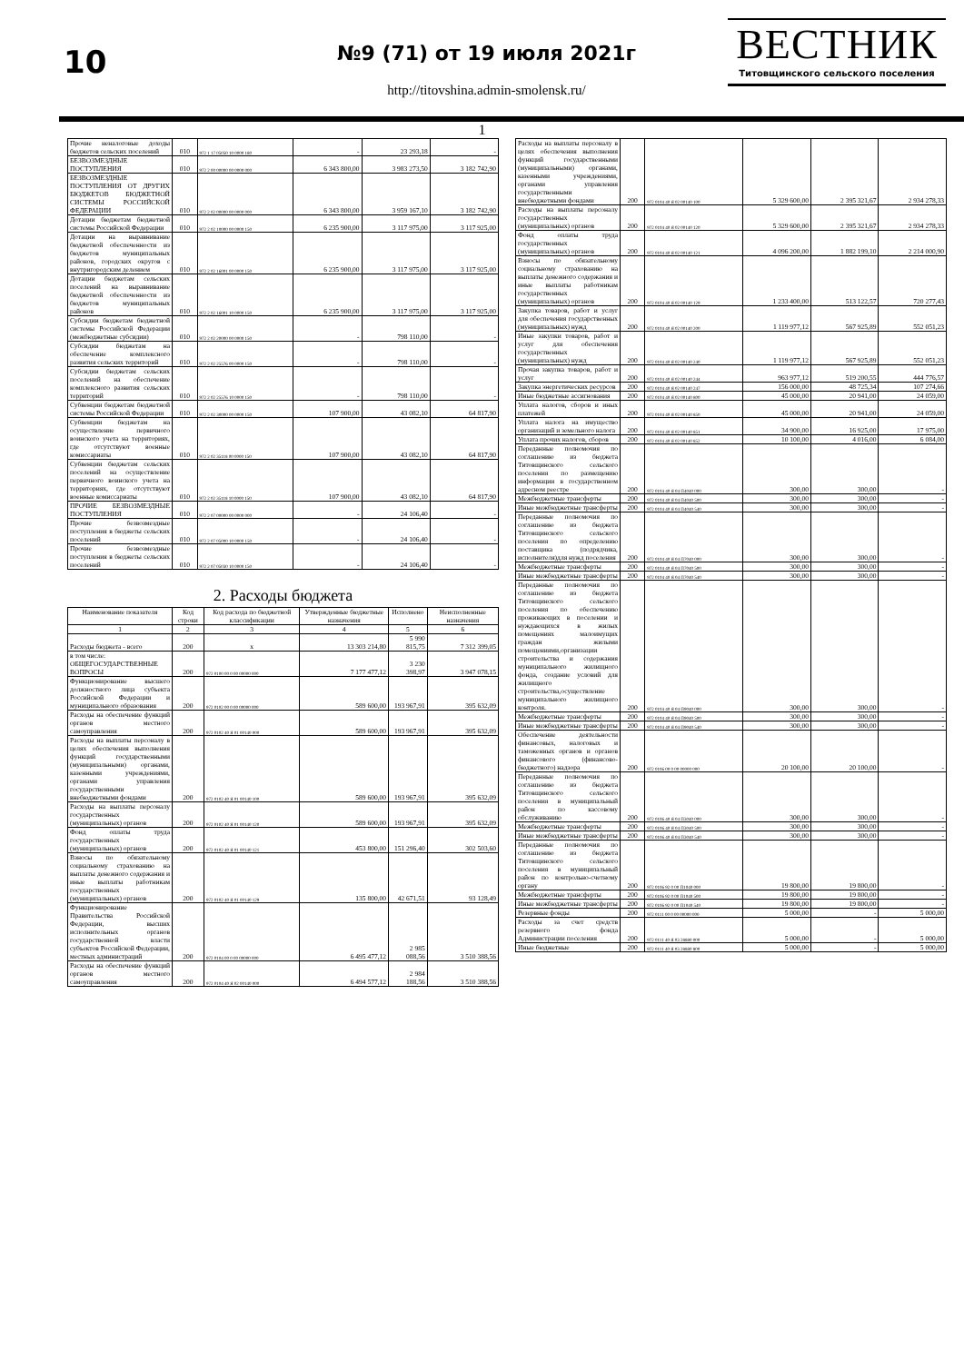10
№9 (71) от 19 июля 2021г
http://titovshina.admin-smolensk.ru/
ВЕСТНИК
Титовщинского сельского поселения
1
| Прочие неналоговые доходы бюджетов сельских поселений | 010 | 972 1 17 05050 10 0000 180 | - | 23 293,18 | - |
| БЕЗВОЗМЕЗДНЫЕ ПОСТУПЛЕНИЯ | 010 | 972 2 00 00000 00 0000 000 | 6 343 800,00 | 3 983 273,50 | 3 182 742,90 |
| БЕЗВОЗМЕЗДНЫЕ ПОСТУПЛЕНИЯ ОТ ДРУГИХ БЮДЖЕТОВ БЮДЖЕТНОЙ СИСТЕМЫ РОССИЙСКОЙ ФЕДЕРАЦИИ | 010 | 972 2 02 00000 00 0000 000 | 6 343 800,00 | 3 959 167,10 | 3 182 742,90 |
| Дотации бюджетам бюджетной системы Российской Федерации | 010 | 972 2 02 10000 00 0000 150 | 6 235 900,00 | 3 117 975,00 | 3 117 925,00 |
| Дотации на выравнивание бюджетной обеспеченности из бюджетов муниципальных районов, городских округов с внутригородским делением | 010 | 972 2 02 16001 00 0000 150 | 6 235 900,00 | 3 117 975,00 | 3 117 925,00 |
| Дотации бюджетам сельских поселений на выравнивание бюджетной обеспеченности из бюджетов муниципальных районов | 010 | 972 2 02 16001 10 0000 150 | 6 235 900,00 | 3 117 975,00 | 3 117 925,00 |
| Субсидии бюджетам бюджетной системы Российской Федерации (межбюджетные субсидии) | 010 | 972 2 02 20000 00 0000 150 | - | 798 110,00 | - |
| Субсидии бюджетам на обеспечение комплексного развития сельских территорий | 010 | 972 2 02 25576 00 0000 150 | - | 798 110,00 | - |
| Субсидии бюджетам сельских поселений на обеспечение комплексного развития сельских территорий | 010 | 972 2 02 25576 10 0000 150 | - | 798 110,00 | - |
| Субвенции бюджетам бюджетной системы Российской Федерации | 010 | 972 2 02 30000 00 0000 150 | 107 900,00 | 43 082,10 | 64 817,90 |
| Субвенции бюджетам на осуществление первичного воинского учета на территориях, где отсутствуют военные комиссариаты | 010 | 972 2 02 35118 00 0000 150 | 107 900,00 | 43 082,10 | 64 817,90 |
| Субвенции бюджетам сельских поселений на осуществление первичного воинского учета на территориях, где отсутствуют военные комиссариаты | 010 | 972 2 02 35118 10 0000 150 | 107 900,00 | 43 082,10 | 64 817,90 |
| ПРОЧИЕ БЕЗВОЗМЕЗДНЫЕ ПОСТУПЛЕНИЯ | 010 | 972 2 07 00000 00 0000 000 | - | 24 106,40 | - |
| Прочие безвозмездные поступления в бюджеты сельских поселений | 010 | 972 2 07 05000 10 0000 150 | - | 24 106,40 | - |
| Прочие безвозмездные поступления в бюджеты сельских поселений | 010 | 972 2 07 05030 10 0000 150 | - | 24 106,40 | - |
2. Расходы бюджета
| Наименование показателя | Код строки | Код расхода по бюджетной классификации | Утвержденные бюджетные назначения | Исполнено | Неисполненные назначения |
| --- | --- | --- | --- | --- | --- |
| 1 | 2 | 3 | 4 | 5 | 6 |
| Расходы бюджета - всего | 200 | x | 13 303 214,80 | 5 990 815,75 | 7 312 399,05 |
| в том числе: ОБЩЕГОСУДАРСТВЕННЫЕ ВОПРОСЫ | 200 | 972 0100 00 0 00 00000 000 | 7 177 477,12 | 3 230 398,97 | 3 947 078,15 |
| Функционирование высшего должностного лица субъекта Российской Федерации и муниципального образования | 200 | 972 0102 00 0 00 00000 000 | 589 600,00 | 193 967,91 | 395 632,09 |
| Расходы на обеспечение функций органов местного самоуправления | 200 | 972 0102 40 Я 01 00140 000 | 589 600,00 | 193 967,91 | 395 632,09 |
| Расходы на выплаты персоналу в целях обеспечения выполнения функций государственными (муниципальными) органами, казенными учреждениями, органами управления государственными внебюджетными фондами | 200 | 972 0102 40 Я 01 00140 100 | 589 600,00 | 193 967,91 | 395 632,09 |
| Расходы на выплаты персоналу государственных (муниципальных) органов | 200 | 972 0102 40 Я 01 00140 120 | 589 600,00 | 193 967,91 | 395 632,09 |
| Фонд оплаты труда государственных (муниципальных) органов | 200 | 972 0102 40 Я 01 00140 121 | 453 800,00 | 151 296,40 | 302 503,60 |
| Взносы по обязательному социальному страхованию на выплаты денежного содержания и иные выплаты работникам государственных (муниципальных) органов | 200 | 972 0102 40 Я 01 00140 129 | 135 800,00 | 42 671,51 | 93 128,49 |
| Функционирование Правительства Российской Федерации, высших исполнительных органов государственной власти субъектов Российской Федерации, местных администраций | 200 | 972 0104 00 0 00 00000 000 | 6 495 477,12 | 2 985 088,56 | 3 510 388,56 |
| Расходы на обеспечение функций органов местного самоуправления | 200 | 972 0104 40 Я 02 00140 000 | 6 494 577,12 | 2 984 188,56 | 3 510 388,56 |
| Расходы на выплаты персоналу в целях обеспечения выполнения функций государственными (муниципальными) органами, казенными учреждениями, органами управления государственными внебюджетными фондами | 200 | 972 0104 40 Я 02 00140 100 | 5 329 600,00 | 2 395 321,67 | 2 934 278,33 |
| Расходы на выплаты персоналу государственных (муниципальных) органов | 200 | 972 0104 40 Я 02 00140 120 | 5 329 600,00 | 2 395 321,67 | 2 934 278,33 |
| Фонд оплаты труда государственных (муниципальных) органов | 200 | 972 0104 40 Я 02 00140 121 | 4 096 200,00 | 1 882 199,10 | 2 214 000,90 |
| Взносы по обязательному социальному страхованию на выплаты денежного содержания и иные выплаты работникам государственных (муниципальных) органов | 200 | 972 0104 40 Я 02 00140 129 | 1 233 400,00 | 513 122,57 | 720 277,43 |
| Закупка товаров, работ и услуг для обеспечения государственных (муниципальных) нужд | 200 | 972 0104 40 Я 02 00140 200 | 1 119 977,12 | 567 925,89 | 552 051,23 |
| Иные закупки товаров, работ и услуг для обеспечения государственных (муниципальных) нужд | 200 | 972 0104 40 Я 02 00140 240 | 1 119 977,12 | 567 925,89 | 552 051,23 |
| Прочая закупка товаров, работ и услуг | 200 | 972 0104 40 Я 02 00140 244 | 963 977,12 | 519 200,55 | 444 776,57 |
| Закупка энергетических ресурсов | 200 | 972 0104 40 Я 02 00140 247 | 156 000,00 | 48 725,34 | 107 274,66 |
| Иные бюджетные ассигнования | 200 | 972 0104 40 Я 02 00140 800 | 45 000,00 | 20 941,00 | 24 059,00 |
| Уплата налогов, сборов и иных платежей | 200 | 972 0104 40 Я 02 00140 850 | 45 000,00 | 20 941,00 | 24 059,00 |
| Уплата налога на имущество организаций и земельного налога | 200 | 972 0104 40 Я 02 00140 851 | 34 900,00 | 16 925,00 | 17 975,00 |
| Уплата прочих налогов, сборов | 200 | 972 0104 40 Я 02 00140 852 | 10 100,00 | 4 016,00 | 6 084,00 |
| Переданные полномочия по соглашению из бюджета Титовщинского сельского поселения по размещению информации в государственном адресном реестре | 200 | 972 0104 40 Я 04 П4040 000 | 300,00 | 300,00 | - |
| Межбюджетные трансферты | 200 | 972 0104 40 Я 04 П4040 500 | 300,00 | 300,00 | - |
| Иные межбюджетные трансферты | 200 | 972 0104 40 Я 04 П4040 540 | 300,00 | 300,00 | - |
| Переданные полномочия по соглашению из бюджета Титовщинского сельского поселения по определению поставщика (подрядчика, исполнителя)для нужд поселения | 200 | 972 0104 40 Я 04 П7040 000 | 300,00 | 300,00 | - |
| Межбюджетные трансферты | 200 | 972 0104 40 Я 04 П7040 500 | 300,00 | 300,00 | - |
| Иные межбюджетные трансферты | 200 | 972 0104 40 Я 04 П7040 540 | 300,00 | 300,00 | - |
| Переданные полномочия по соглашению из бюджета Титовщинского сельского поселения по обеспечению проживающих в поселении и нуждающихся в жилых помещениях малоимущих граждан жилыми помещениями,организации строительства и содержания муниципального жилищного фонда, создание условий для жилищного строительства,осуществление муниципального жилищного контроля. | 200 | 972 0104 40 Я 04 П9040 000 | 300,00 | 300,00 | - |
| Межбюджетные трансферты | 200 | 972 0104 40 Я 04 П9040 500 | 300,00 | 300,00 | - |
| Иные межбюджетные трансферты | 200 | 972 0104 40 Я 04 П9040 540 | 300,00 | 300,00 | - |
| Обеспечение деятельности финансовых, налоговых и таможенных органов и органов финансового (финансово-бюджетного) надзора | 200 | 972 0106 00 0 00 00000 000 | 20 100,00 | 20 100,00 | - |
| Переданные полномочия по соглашению из бюджета Титовщинского сельского поселения в муниципальный район по кассовому обслуживанию | 200 | 972 0106 40 Я 04 П3040 000 | 300,00 | 300,00 | - |
| Межбюджетные трансферты | 200 | 972 0106 40 Я 04 П3040 500 | 300,00 | 300,00 | - |
| Иные межбюджетные трансферты | 200 | 972 0106 40 Я 04 П3040 540 | 300,00 | 300,00 | - |
| Переданные полномочия по соглашению из бюджета Титовщинского сельского поселения в муниципальный район по контрольно-счетному органу | 200 | 972 0106 92 0 00 П1040 000 | 19 800,00 | 19 800,00 | - |
| Межбюджетные трансферты | 200 | 972 0106 92 0 00 П1040 500 | 19 800,00 | 19 800,00 | - |
| Иные межбюджетные трансферты | 200 | 972 0106 92 0 00 П1040 540 | 19 800,00 | 19 800,00 | - |
| Резервные фонды | 200 | 972 0111 00 0 00 00000 000 | 5 000,00 | - | 5 000,00 |
| Расходы за счет средств резервного фонда Администрации поселения | 200 | 972 0111 40 Я 03 28880 000 | 5 000,00 | - | 5 000,00 |
| Иные бюджетные | 200 | 972 0111 40 Я 03 28880 800 | 5 000,00 | - | 5 000,00 |